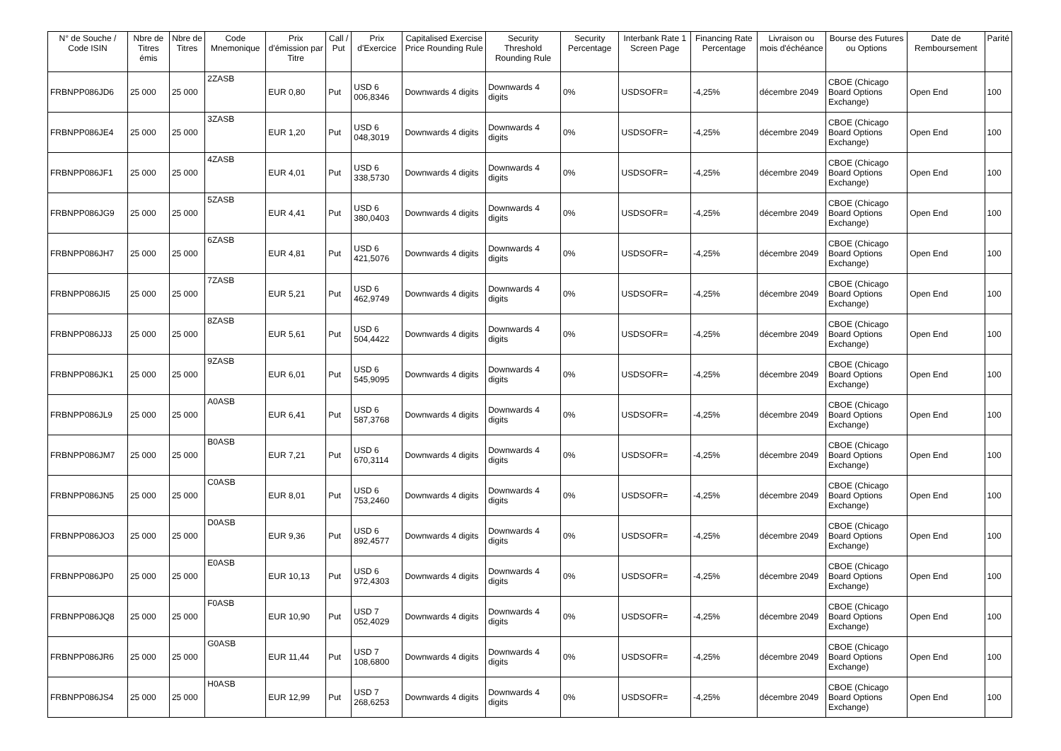| N° de Souche / Code ISIN | Nbre de Titres émis | Nbre de Titres | Code Mnemonique | Prix d'émission par Titre | Call / Put | Prix d'Exercice | Capitalised Exercise Price Rounding Rule | Security Threshold Rounding Rule | Security Percentage | Interbank Rate 1 Screen Page | Financing Rate Percentage | Livraison ou mois d'échéance | Bourse des Futures ou Options | Date de Remboursement | Parité |
| --- | --- | --- | --- | --- | --- | --- | --- | --- | --- | --- | --- | --- | --- | --- | --- |
| FRBNPP086JD6 | 25 000 | 25 000 | 2ZASB | EUR 0,80 | Put | USD 6 006,8346 | Downwards 4 digits | Downwards 4 digits | 0% | USDSOFR= | -4,25% | décembre 2049 | CBOE (Chicago Board Options Exchange) | Open End | 100 |
| FRBNPP086JE4 | 25 000 | 25 000 | 3ZASB | EUR 1,20 | Put | USD 6 048,3019 | Downwards 4 digits | Downwards 4 digits | 0% | USDSOFR= | -4,25% | décembre 2049 | CBOE (Chicago Board Options Exchange) | Open End | 100 |
| FRBNPP086JF1 | 25 000 | 25 000 | 4ZASB | EUR 4,01 | Put | USD 6 338,5730 | Downwards 4 digits | Downwards 4 digits | 0% | USDSOFR= | -4,25% | décembre 2049 | CBOE (Chicago Board Options Exchange) | Open End | 100 |
| FRBNPP086JG9 | 25 000 | 25 000 | 5ZASB | EUR 4,41 | Put | USD 6 380,0403 | Downwards 4 digits | Downwards 4 digits | 0% | USDSOFR= | -4,25% | décembre 2049 | CBOE (Chicago Board Options Exchange) | Open End | 100 |
| FRBNPP086JH7 | 25 000 | 25 000 | 6ZASB | EUR 4,81 | Put | USD 6 421,5076 | Downwards 4 digits | Downwards 4 digits | 0% | USDSOFR= | -4,25% | décembre 2049 | CBOE (Chicago Board Options Exchange) | Open End | 100 |
| FRBNPP086JI5 | 25 000 | 25 000 | 7ZASB | EUR 5,21 | Put | USD 6 462,9749 | Downwards 4 digits | Downwards 4 digits | 0% | USDSOFR= | -4,25% | décembre 2049 | CBOE (Chicago Board Options Exchange) | Open End | 100 |
| FRBNPP086JJ3 | 25 000 | 25 000 | 8ZASB | EUR 5,61 | Put | USD 6 504,4422 | Downwards 4 digits | Downwards 4 digits | 0% | USDSOFR= | -4,25% | décembre 2049 | CBOE (Chicago Board Options Exchange) | Open End | 100 |
| FRBNPP086JK1 | 25 000 | 25 000 | 9ZASB | EUR 6,01 | Put | USD 6 545,9095 | Downwards 4 digits | Downwards 4 digits | 0% | USDSOFR= | -4,25% | décembre 2049 | CBOE (Chicago Board Options Exchange) | Open End | 100 |
| FRBNPP086JL9 | 25 000 | 25 000 | A0ASB | EUR 6,41 | Put | USD 6 587,3768 | Downwards 4 digits | Downwards 4 digits | 0% | USDSOFR= | -4,25% | décembre 2049 | CBOE (Chicago Board Options Exchange) | Open End | 100 |
| FRBNPP086JM7 | 25 000 | 25 000 | B0ASB | EUR 7,21 | Put | USD 6 670,3114 | Downwards 4 digits | Downwards 4 digits | 0% | USDSOFR= | -4,25% | décembre 2049 | CBOE (Chicago Board Options Exchange) | Open End | 100 |
| FRBNPP086JN5 | 25 000 | 25 000 | C0ASB | EUR 8,01 | Put | USD 6 753,2460 | Downwards 4 digits | Downwards 4 digits | 0% | USDSOFR= | -4,25% | décembre 2049 | CBOE (Chicago Board Options Exchange) | Open End | 100 |
| FRBNPP086JO3 | 25 000 | 25 000 | D0ASB | EUR 9,36 | Put | USD 6 892,4577 | Downwards 4 digits | Downwards 4 digits | 0% | USDSOFR= | -4,25% | décembre 2049 | CBOE (Chicago Board Options Exchange) | Open End | 100 |
| FRBNPP086JP0 | 25 000 | 25 000 | E0ASB | EUR 10,13 | Put | USD 6 972,4303 | Downwards 4 digits | Downwards 4 digits | 0% | USDSOFR= | -4,25% | décembre 2049 | CBOE (Chicago Board Options Exchange) | Open End | 100 |
| FRBNPP086JQ8 | 25 000 | 25 000 | F0ASB | EUR 10,90 | Put | USD 7 052,4029 | Downwards 4 digits | Downwards 4 digits | 0% | USDSOFR= | -4,25% | décembre 2049 | CBOE (Chicago Board Options Exchange) | Open End | 100 |
| FRBNPP086JR6 | 25 000 | 25 000 | G0ASB | EUR 11,44 | Put | USD 7 108,6800 | Downwards 4 digits | Downwards 4 digits | 0% | USDSOFR= | -4,25% | décembre 2049 | CBOE (Chicago Board Options Exchange) | Open End | 100 |
| FRBNPP086JS4 | 25 000 | 25 000 | H0ASB | EUR 12,99 | Put | USD 7 268,6253 | Downwards 4 digits | Downwards 4 digits | 0% | USDSOFR= | -4,25% | décembre 2049 | CBOE (Chicago Board Options Exchange) | Open End | 100 |